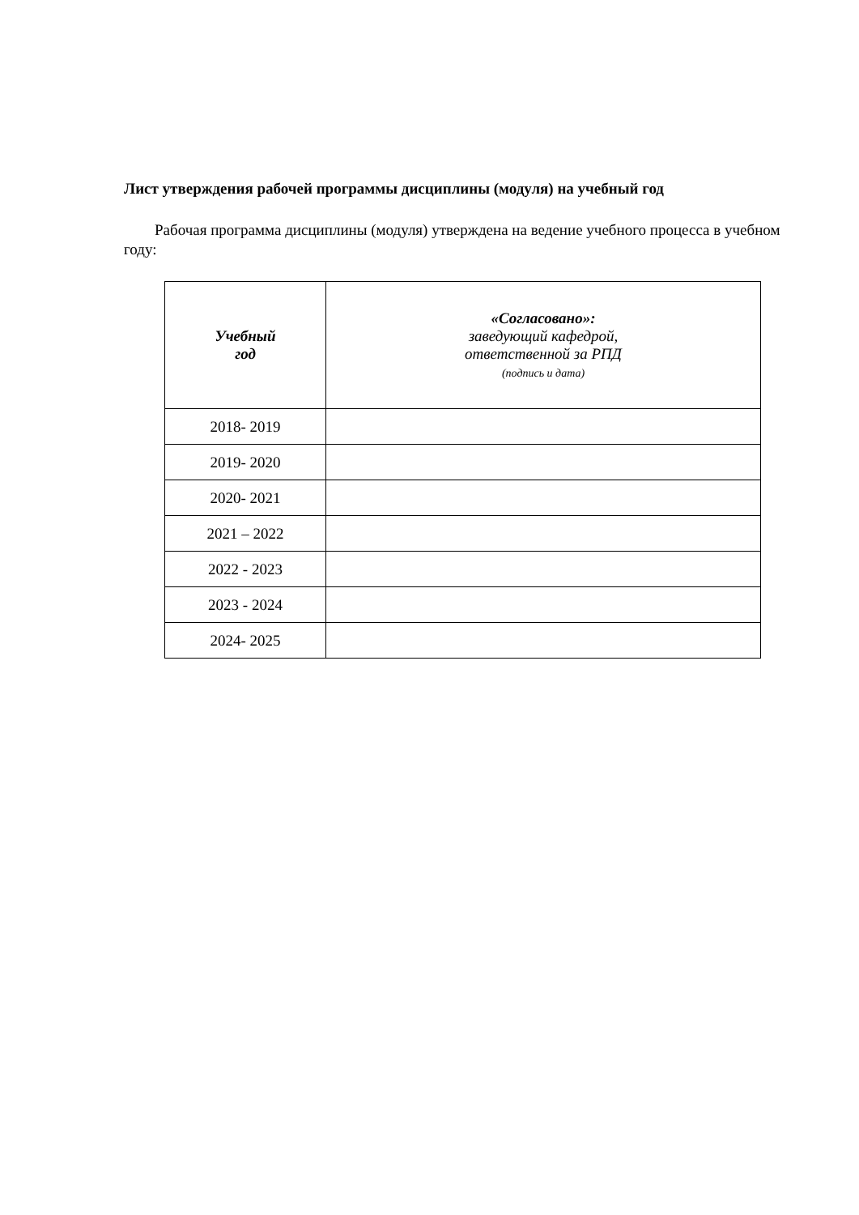Лист утверждения рабочей программы дисциплины (модуля) на учебный год
Рабочая программа дисциплины (модуля) утверждена на ведение учебного процесса в учебном году:
| Учебный год | «Согласовано»: заведующий кафедрой, ответственной за РПД (подпись и дата) |
| --- | --- |
| 2018- 2019 | |
| 2019- 2020 | |
| 2020- 2021 | |
| 2021 – 2022 | |
| 2022 - 2023 | |
| 2023 - 2024 | |
| 2024- 2025 | |